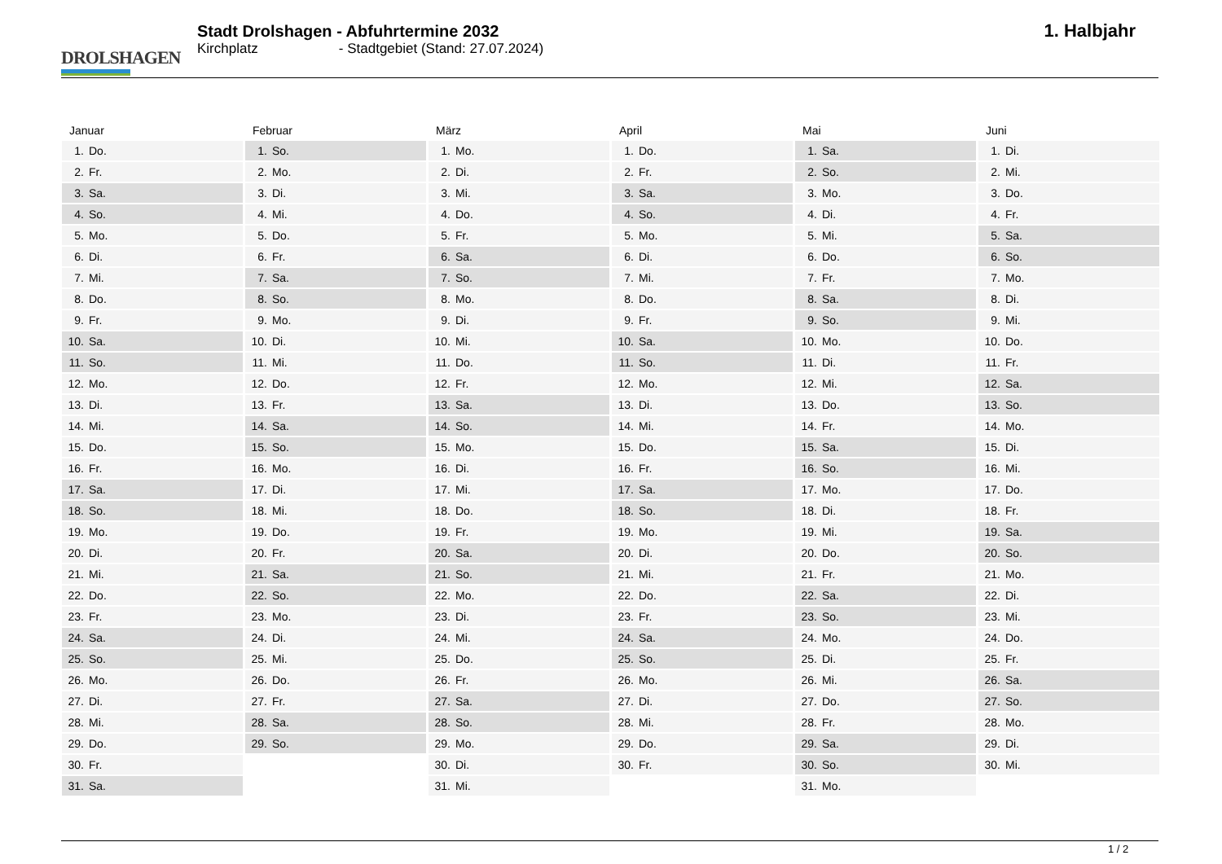DROLSHAGEN
Stadt Drolshagen - Abfuhrtermine 2032
Kirchplatz - Stadtgebiet (Stand: 27.07.2024)
1. Halbjahr
Januar
| 1. | Do. |
| 2. | Fr. |
| 3. | Sa. |
| 4. | So. |
| 5. | Mo. |
| 6. | Di. |
| 7. | Mi. |
| 8. | Do. |
| 9. | Fr. |
| 10. | Sa. |
| 11. | So. |
| 12. | Mo. |
| 13. | Di. |
| 14. | Mi. |
| 15. | Do. |
| 16. | Fr. |
| 17. | Sa. |
| 18. | So. |
| 19. | Mo. |
| 20. | Di. |
| 21. | Mi. |
| 22. | Do. |
| 23. | Fr. |
| 24. | Sa. |
| 25. | So. |
| 26. | Mo. |
| 27. | Di. |
| 28. | Mi. |
| 29. | Do. |
| 30. | Fr. |
| 31. | Sa. |
Februar
| 1. | So. |
| 2. | Mo. |
| 3. | Di. |
| 4. | Mi. |
| 5. | Do. |
| 6. | Fr. |
| 7. | Sa. |
| 8. | So. |
| 9. | Mo. |
| 10. | Di. |
| 11. | Mi. |
| 12. | Do. |
| 13. | Fr. |
| 14. | Sa. |
| 15. | So. |
| 16. | Mo. |
| 17. | Di. |
| 18. | Mi. |
| 19. | Do. |
| 20. | Fr. |
| 21. | Sa. |
| 22. | So. |
| 23. | Mo. |
| 24. | Di. |
| 25. | Mi. |
| 26. | Do. |
| 27. | Fr. |
| 28. | Sa. |
| 29. | So. |
März
| 1. | Mo. |
| 2. | Di. |
| 3. | Mi. |
| 4. | Do. |
| 5. | Fr. |
| 6. | Sa. |
| 7. | So. |
| 8. | Mo. |
| 9. | Di. |
| 10. | Mi. |
| 11. | Do. |
| 12. | Fr. |
| 13. | Sa. |
| 14. | So. |
| 15. | Mo. |
| 16. | Di. |
| 17. | Mi. |
| 18. | Do. |
| 19. | Fr. |
| 20. | Sa. |
| 21. | So. |
| 22. | Mo. |
| 23. | Di. |
| 24. | Mi. |
| 25. | Do. |
| 26. | Fr. |
| 27. | Sa. |
| 28. | So. |
| 29. | Mo. |
| 30. | Di. |
| 31. | Mi. |
April
| 1. | Do. |
| 2. | Fr. |
| 3. | Sa. |
| 4. | So. |
| 5. | Mo. |
| 6. | Di. |
| 7. | Mi. |
| 8. | Do. |
| 9. | Fr. |
| 10. | Sa. |
| 11. | So. |
| 12. | Mo. |
| 13. | Di. |
| 14. | Mi. |
| 15. | Do. |
| 16. | Fr. |
| 17. | Sa. |
| 18. | So. |
| 19. | Mo. |
| 20. | Di. |
| 21. | Mi. |
| 22. | Do. |
| 23. | Fr. |
| 24. | Sa. |
| 25. | So. |
| 26. | Mo. |
| 27. | Di. |
| 28. | Mi. |
| 29. | Do. |
| 30. | Fr. |
Mai
| 1. | Sa. |
| 2. | So. |
| 3. | Mo. |
| 4. | Di. |
| 5. | Mi. |
| 6. | Do. |
| 7. | Fr. |
| 8. | Sa. |
| 9. | So. |
| 10. | Mo. |
| 11. | Di. |
| 12. | Mi. |
| 13. | Do. |
| 14. | Fr. |
| 15. | Sa. |
| 16. | So. |
| 17. | Mo. |
| 18. | Di. |
| 19. | Mi. |
| 20. | Do. |
| 21. | Fr. |
| 22. | Sa. |
| 23. | So. |
| 24. | Mo. |
| 25. | Di. |
| 26. | Mi. |
| 27. | Do. |
| 28. | Fr. |
| 29. | Sa. |
| 30. | So. |
| 31. | Mo. |
Juni
| 1. | Di. |
| 2. | Mi. |
| 3. | Do. |
| 4. | Fr. |
| 5. | Sa. |
| 6. | So. |
| 7. | Mo. |
| 8. | Di. |
| 9. | Mi. |
| 10. | Do. |
| 11. | Fr. |
| 12. | Sa. |
| 13. | So. |
| 14. | Mo. |
| 15. | Di. |
| 16. | Mi. |
| 17. | Do. |
| 18. | Fr. |
| 19. | Sa. |
| 20. | So. |
| 21. | Mo. |
| 22. | Di. |
| 23. | Mi. |
| 24. | Do. |
| 25. | Fr. |
| 26. | Sa. |
| 27. | So. |
| 28. | Mo. |
| 29. | Di. |
| 30. | Mi. |
1 / 2